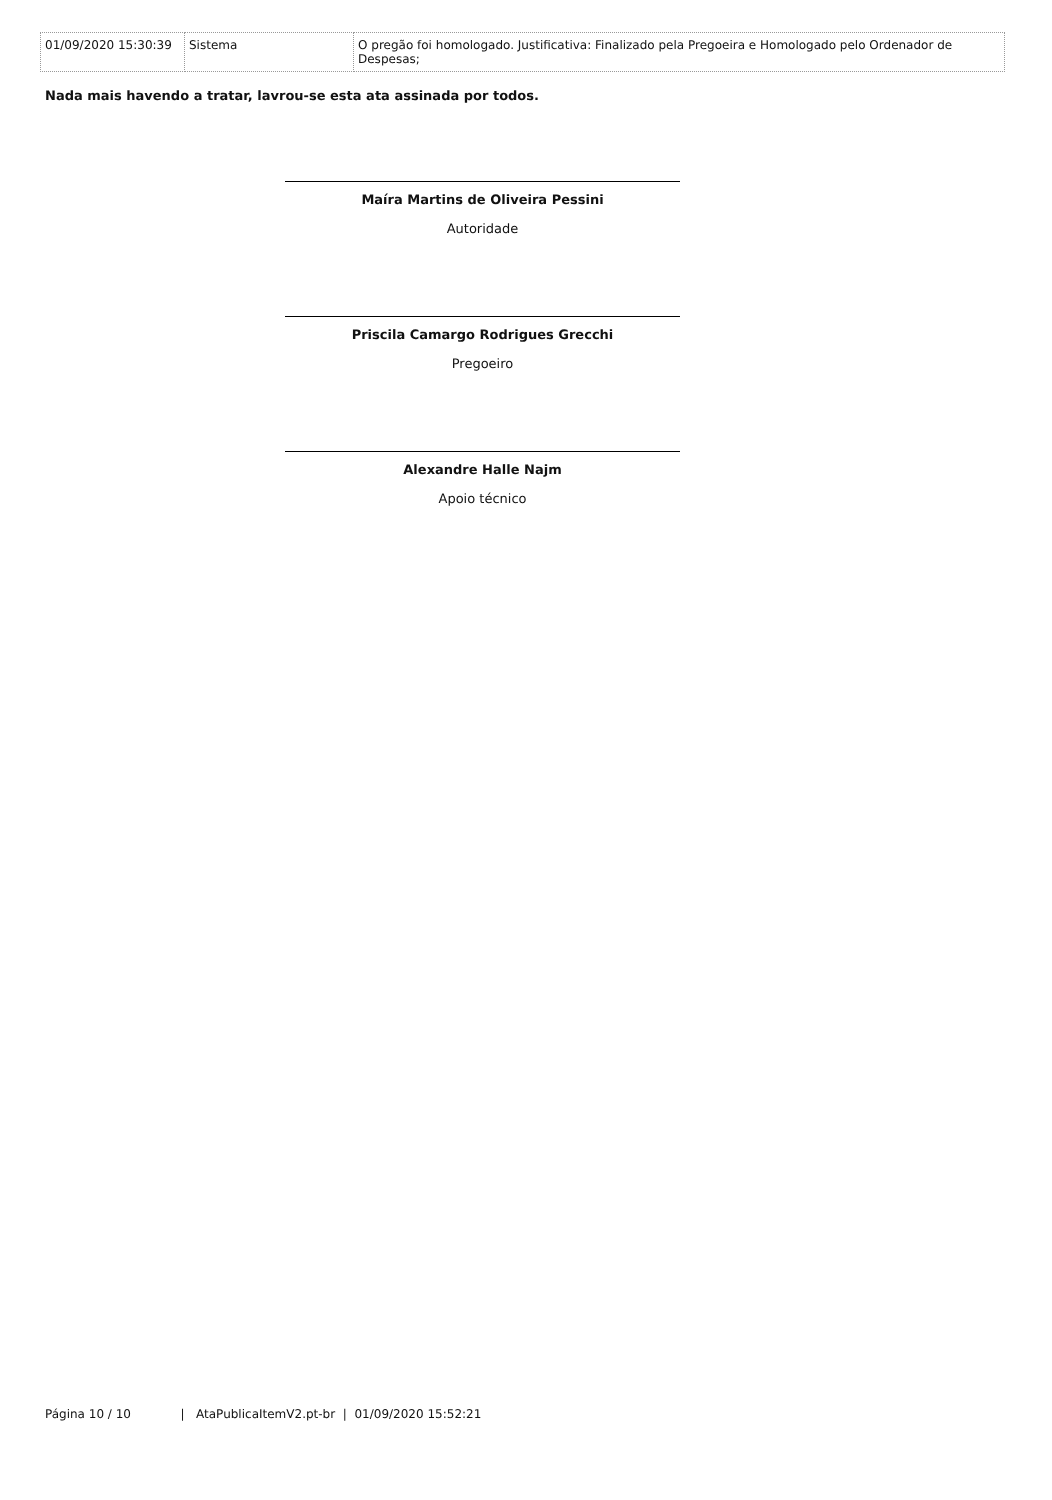| 01/09/2020 15:30:39 | Sistema | O pregão foi homologado. Justificativa: Finalizado pela Pregoeira e Homologado pelo Ordenador de Despesas; |
Nada mais havendo a tratar, lavrou-se esta ata assinada por todos.
Maíra Martins de Oliveira Pessini
Autoridade
Priscila Camargo Rodrigues Grecchi
Pregoeiro
Alexandre Halle Najm
Apoio técnico
Página 10 / 10 | AtaPublicaItemV2.pt-br | 01/09/2020 15:52:21